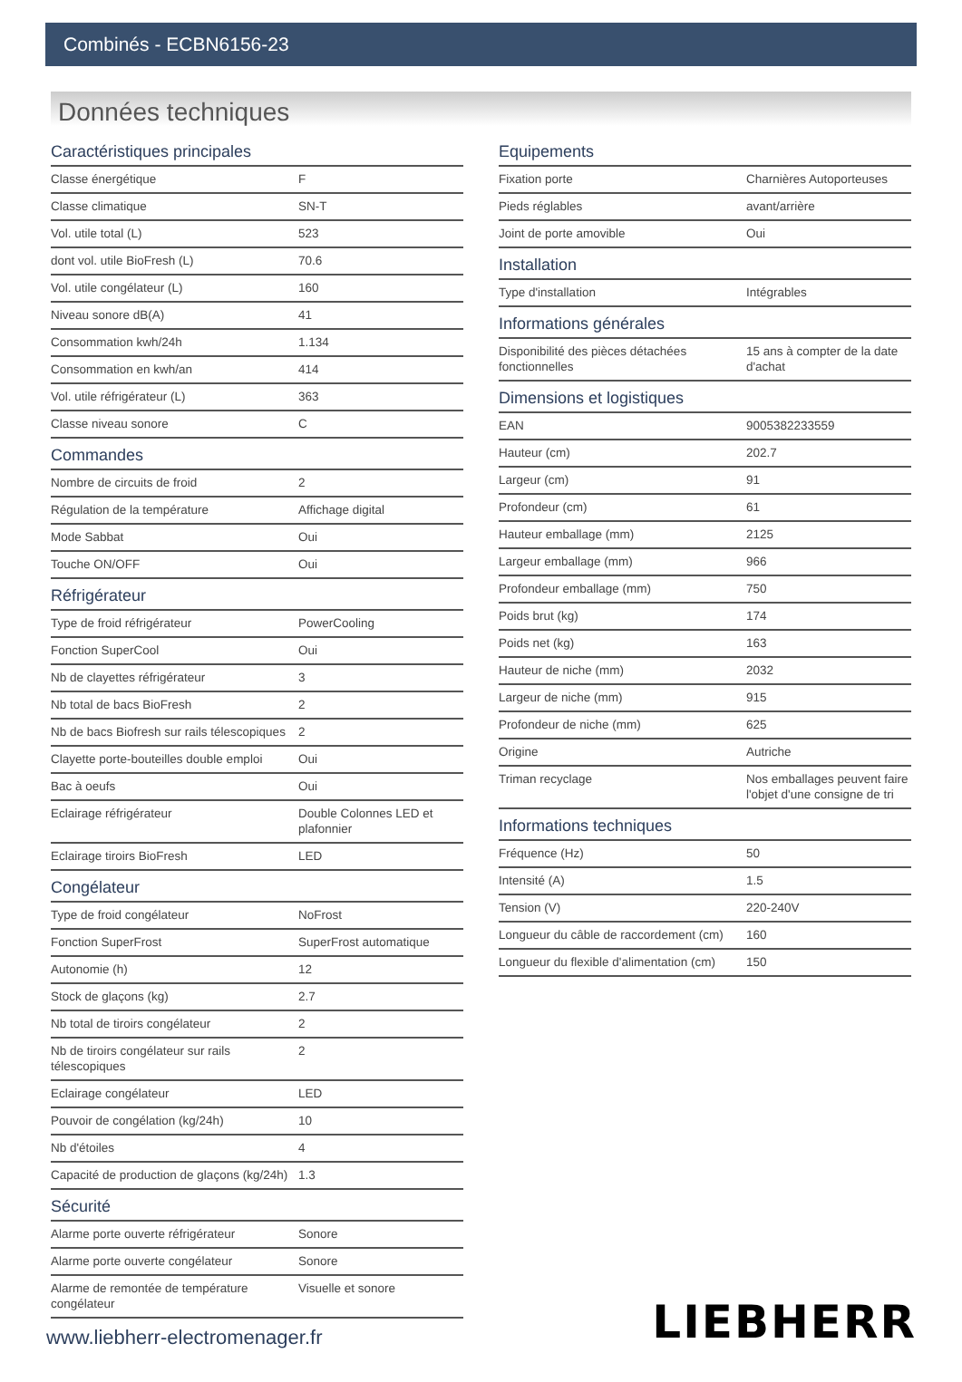Combinés - ECBN6156-23
Données techniques
Caractéristiques principales
| Classe énergétique | F |
| Classe climatique | SN-T |
| Vol. utile total (L) | 523 |
| dont vol. utile BioFresh (L) | 70.6 |
| Vol. utile congélateur (L) | 160 |
| Niveau sonore dB(A) | 41 |
| Consommation kwh/24h | 1.134 |
| Consommation en kwh/an | 414 |
| Vol. utile réfrigérateur (L) | 363 |
| Classe niveau sonore | C |
Commandes
| Nombre de circuits de froid | 2 |
| Régulation de la température | Affichage digital |
| Mode Sabbat | Oui |
| Touche ON/OFF | Oui |
Réfrigérateur
| Type de froid réfrigérateur | PowerCooling |
| Fonction SuperCool | Oui |
| Nb de clayettes réfrigérateur | 3 |
| Nb total de bacs BioFresh | 2 |
| Nb de bacs Biofresh sur rails télescopiques | 2 |
| Clayette porte-bouteilles double emploi | Oui |
| Bac à oeufs | Oui |
| Eclairage réfrigérateur | Double Colonnes LED et plafonnier |
| Eclairage tiroirs BioFresh | LED |
Congélateur
| Type de froid congélateur | NoFrost |
| Fonction SuperFrost | SuperFrost automatique |
| Autonomie (h) | 12 |
| Stock de glaçons (kg) | 2.7 |
| Nb total de tiroirs congélateur | 2 |
| Nb de tiroirs congélateur sur rails télescopiques | 2 |
| Eclairage congélateur | LED |
| Pouvoir de congélation (kg/24h) | 10 |
| Nb d'étoiles | 4 |
| Capacité de production de glaçons (kg/24h) | 1.3 |
Sécurité
| Alarme porte ouverte réfrigérateur | Sonore |
| Alarme porte ouverte congélateur | Sonore |
| Alarme de remontée de température congélateur | Visuelle et sonore |
Equipements
| Fixation porte | Charnières Autoporteuses |
| Pieds réglables | avant/arrière |
| Joint de porte amovible | Oui |
Installation
| Type d'installation | Intégrables |
Informations générales
| Disponibilité des pièces détachées fonctionnelles | 15 ans à compter de la date d'achat |
Dimensions et logistiques
| EAN | 9005382233559 |
| Hauteur (cm) | 202.7 |
| Largeur (cm) | 91 |
| Profondeur (cm) | 61 |
| Hauteur emballage (mm) | 2125 |
| Largeur emballage (mm) | 966 |
| Profondeur emballage (mm) | 750 |
| Poids brut (kg) | 174 |
| Poids net (kg) | 163 |
| Hauteur de niche (mm) | 2032 |
| Largeur de niche (mm) | 915 |
| Profondeur de niche (mm) | 625 |
| Origine | Autriche |
| Triman recyclage | Nos emballages peuvent faire l'objet d'une consigne de tri |
Informations techniques
| Fréquence (Hz) | 50 |
| Intensité (A) | 1.5 |
| Tension (V) | 220-240V |
| Longueur du câble de raccordement (cm) | 160 |
| Longueur du flexible d'alimentation (cm) | 150 |
www.liebherr-electromenager.fr LIEBHERR